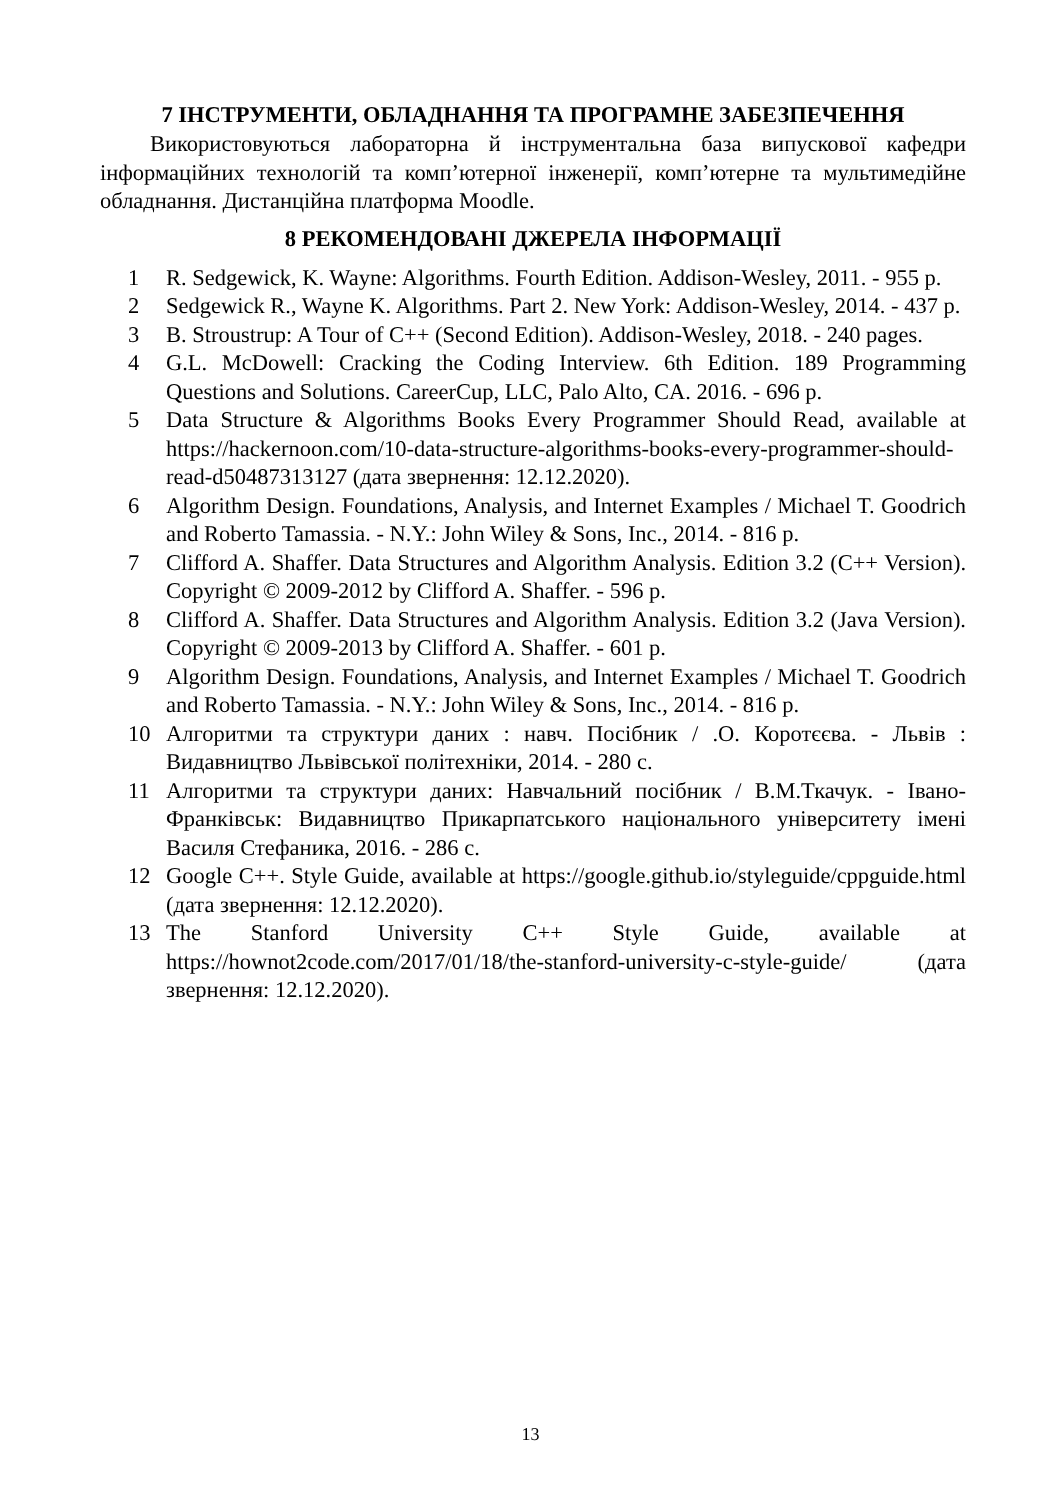7 ІНСТРУМЕНТИ, ОБЛАДНАННЯ ТА ПРОГРАМНЕ ЗАБЕЗПЕЧЕННЯ
Використовуються лабораторна й інструментальна база випускової кафедри інформаційних технологій та комп’ютерної інженерії, комп’ютерне та мультимедійне обладнання. Дистанційна платформа Moodle.
8 РЕКОМЕНДОВАНІ ДЖЕРЕЛА ІНФОРМАЦІЇ
1 R. Sedgewick, K. Wayne: Algorithms. Fourth Edition. Addison-Wesley, 2011. - 955 p.
2 Sedgewick R., Wayne K. Algorithms. Part 2. New York: Addison-Wesley, 2014. - 437 p.
3 B. Stroustrup: A Tour of C++ (Second Edition). Addison-Wesley, 2018. - 240 pages.
4 G.L. McDowell: Cracking the Coding Interview. 6th Edition. 189 Programming Questions and Solutions. CareerCup, LLC, Palo Alto, CA. 2016. - 696 p.
5 Data Structure & Algorithms Books Every Programmer Should Read, available at https://hackernoon.com/10-data-structure-algorithms-books-every-programmer-should-read-d50487313127 (дата звернення: 12.12.2020).
6 Algorithm Design. Foundations, Analysis, and Internet Examples / Michael T. Goodrich and Roberto Tamassia. - N.Y.: John Wiley & Sons, Inc., 2014. - 816 p.
7 Clifford A. Shaffer. Data Structures and Algorithm Analysis. Edition 3.2 (C++ Version). Copyright © 2009-2012 by Clifford A. Shaffer. - 596 p.
8 Clifford A. Shaffer. Data Structures and Algorithm Analysis. Edition 3.2 (Java Version). Copyright © 2009-2013 by Clifford A. Shaffer. - 601 p.
9 Algorithm Design. Foundations, Analysis, and Internet Examples / Michael T. Goodrich and Roberto Tamassia. - N.Y.: John Wiley & Sons, Inc., 2014. - 816 p.
10 Алгоритми та структури даних : навч. Посібник / .О. Коротєєва. - Львів : Видавництво Львівської політехніки, 2014. - 280 с.
11 Алгоритми та структури даних: Навчальний посібник / В.М.Ткачук. - Івано-Франківськ: Видавництво Прикарпатського національного університету імені Василя Стефаника, 2016. - 286 с.
12 Google C++. Style Guide, available at https://google.github.io/styleguide/cppguide.html (дата звернення: 12.12.2020).
13 The Stanford University C++ Style Guide, available at https://hownot2code.com/2017/01/18/the-stanford-university-c-style-guide/ (дата звернення: 12.12.2020).
13